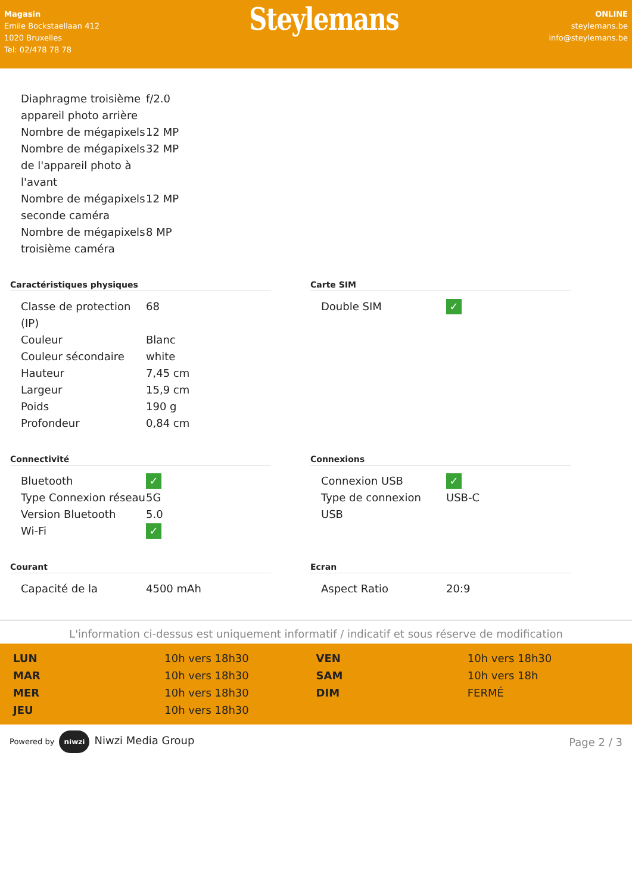Magasin
Emile Bockstaellaan 412
1020 Bruxelles
Tel: 02/478 78 78
Steylemans
ONLINE
steylemans.be
info@steylemans.be
| Diaphragme troisième appareil photo arrière | f/2.0 |
| Nombre de mégapixels | 12 MP |
| Nombre de mégapixels de l'appareil photo à l'avant | 32 MP |
| Nombre de mégapixels seconde caméra | 12 MP |
| Nombre de mégapixels troisième caméra | 8 MP |
Caractéristiques physiques
| Classe de protection (IP) | 68 |
| Couleur | Blanc |
| Couleur sécondaire | white |
| Hauteur | 7,45 cm |
| Largeur | 15,9 cm |
| Poids | 190 g |
| Profondeur | 0,84 cm |
Carte SIM
| Double SIM | ✓ |
Connectivité
| Bluetooth | ✓ |
| Type Connexion réseau | 5G |
| Version Bluetooth | 5.0 |
| Wi-Fi | ✓ |
Connexions
| Connexion USB | ✓ |
| Type de connexion USB | USB-C |
Courant
| Capacité de la | 4500 mAh |
Ecran
| Aspect Ratio | 20:9 |
L'information ci-dessus est uniquement informatif / indicatif et sous réserve de modification
| LUN | 10h vers 18h30 |
| MAR | 10h vers 18h30 |
| MER | 10h vers 18h30 |
| JEU | 10h vers 18h30 |
| VEN | 10h vers 18h30 |
| SAM | 10h vers 18h |
| DIM | FERMÉ |
Powered by niwzi Niwzi Media Group
Page 2 / 3